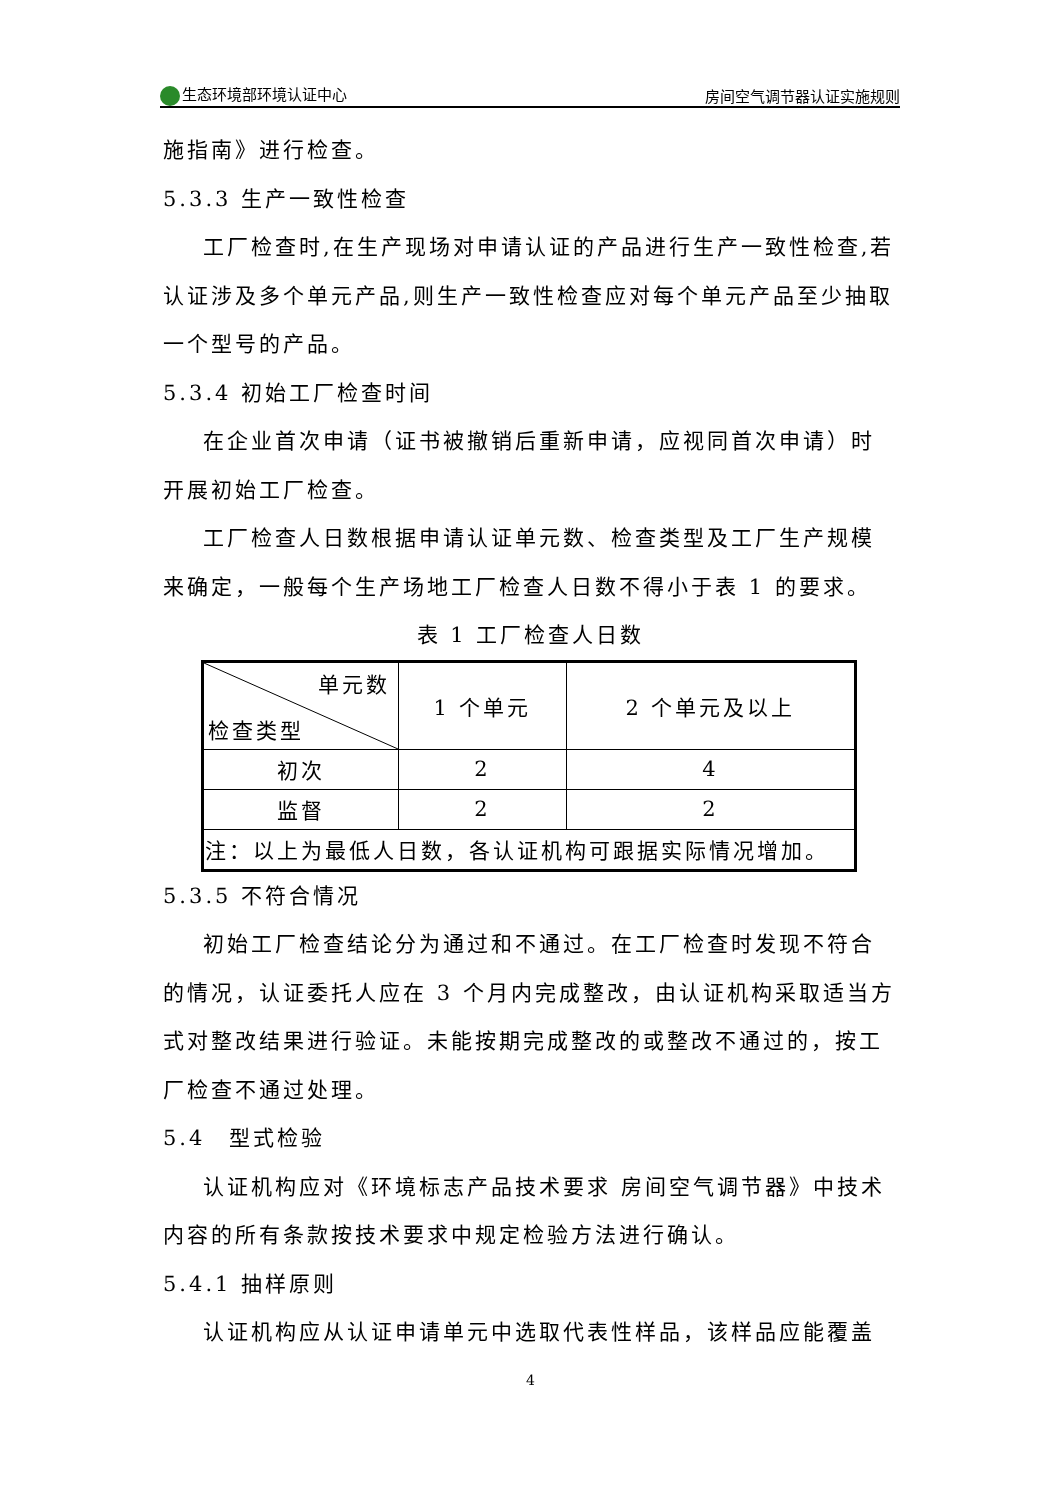生态环境部环境认证中心 房间空气调节器认证实施规则
施指南》进行检查。
5.3.3 生产一致性检查
工厂检查时,在生产现场对申请认证的产品进行生产一致性检查,若认证涉及多个单元产品,则生产一致性检查应对每个单元产品至少抽取一个型号的产品。
5.3.4 初始工厂检查时间
在企业首次申请（证书被撤销后重新申请，应视同首次申请）时开展初始工厂检查。
工厂检查人日数根据申请认证单元数、检查类型及工厂生产规模来确定，一般每个生产场地工厂检查人日数不得小于表 1 的要求。
表 1 工厂检查人日数
| 单元数 检查类型 | 1 个单元 | 2 个单元及以上 |
| 初次 | 2 | 4 |
| 监督 | 2 | 2 |
| 注：以上为最低人日数，各认证机构可跟据实际情况增加。 | | |
5.3.5 不符合情况
初始工厂检查结论分为通过和不通过。在工厂检查时发现不符合的情况，认证委托人应在 3 个月内完成整改，由认证机构采取适当方式对整改结果进行验证。未能按期完成整改的或整改不通过的，按工厂检查不通过处理。
5.4　型式检验
认证机构应对《环境标志产品技术要求 房间空气调节器》中技术内容的所有条款按技术要求中规定检验方法进行确认。
5.4.1 抽样原则
认证机构应从认证申请单元中选取代表性样品，该样品应能覆盖
4